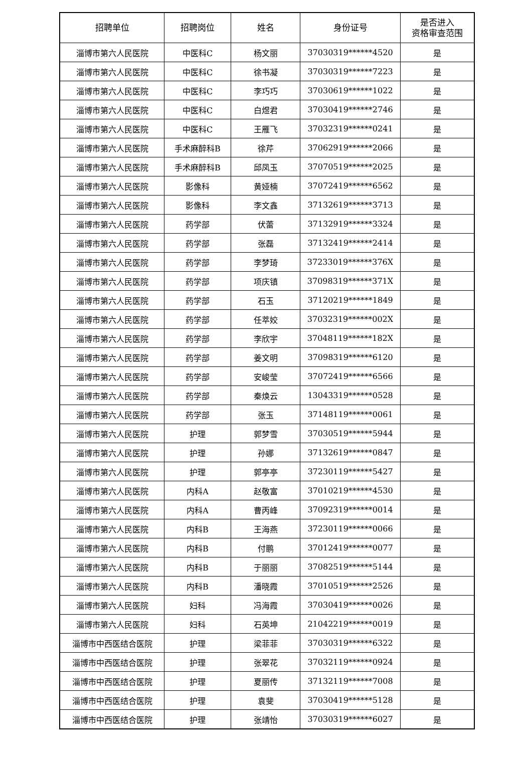| 招聘单位 | 招聘岗位 | 姓名 | 身份证号 | 是否进入 资格审查范围 |
| --- | --- | --- | --- | --- |
| 淄博市第六人民医院 | 中医科C | 杨文丽 | 37030319******4520 | 是 |
| 淄博市第六人民医院 | 中医科C | 徐书凝 | 37030319******7223 | 是 |
| 淄博市第六人民医院 | 中医科C | 李巧巧 | 37030619******1022 | 是 |
| 淄博市第六人民医院 | 中医科C | 白煜君 | 37030419******2746 | 是 |
| 淄博市第六人民医院 | 中医科C | 王雁飞 | 37032319******0241 | 是 |
| 淄博市第六人民医院 | 手术麻醉科B | 徐芹 | 37062919******2066 | 是 |
| 淄博市第六人民医院 | 手术麻醉科B | 邱凤玉 | 37070519******2025 | 是 |
| 淄博市第六人民医院 | 影像科 | 黄娅楠 | 37072419******6562 | 是 |
| 淄博市第六人民医院 | 影像科 | 李文鑫 | 37132619******3713 | 是 |
| 淄博市第六人民医院 | 药学部 | 伏蕾 | 37132919******3324 | 是 |
| 淄博市第六人民医院 | 药学部 | 张磊 | 37132419******2414 | 是 |
| 淄博市第六人民医院 | 药学部 | 李梦琦 | 37233019******376X | 是 |
| 淄博市第六人民医院 | 药学部 | 项庆镇 | 37098319******371X | 是 |
| 淄博市第六人民医院 | 药学部 | 石玉 | 37120219******1849 | 是 |
| 淄博市第六人民医院 | 药学部 | 任萃姣 | 37032319******002X | 是 |
| 淄博市第六人民医院 | 药学部 | 李欣宇 | 37048119******182X | 是 |
| 淄博市第六人民医院 | 药学部 | 姜文明 | 37098319******6120 | 是 |
| 淄博市第六人民医院 | 药学部 | 安峻莹 | 37072419******6566 | 是 |
| 淄博市第六人民医院 | 药学部 | 秦焕云 | 13043319******0528 | 是 |
| 淄博市第六人民医院 | 药学部 | 张玉 | 37148119******0061 | 是 |
| 淄博市第六人民医院 | 护理 | 郭梦雪 | 37030519******5944 | 是 |
| 淄博市第六人民医院 | 护理 | 孙娜 | 37132619******0847 | 是 |
| 淄博市第六人民医院 | 护理 | 郭亭亭 | 37230119******5427 | 是 |
| 淄博市第六人民医院 | 内科A | 赵敬富 | 37010219******4530 | 是 |
| 淄博市第六人民医院 | 内科A | 曹丙峰 | 37092319******0014 | 是 |
| 淄博市第六人民医院 | 内科B | 王海燕 | 37230119******0066 | 是 |
| 淄博市第六人民医院 | 内科B | 付鹏 | 37012419******0077 | 是 |
| 淄博市第六人民医院 | 内科B | 于丽丽 | 37082519******5144 | 是 |
| 淄博市第六人民医院 | 内科B | 潘晓霞 | 37010519******2526 | 是 |
| 淄博市第六人民医院 | 妇科 | 冯海霞 | 37030419******0026 | 是 |
| 淄博市第六人民医院 | 妇科 | 石英坤 | 21042219******0019 | 是 |
| 淄博市中西医结合医院 | 护理 | 梁菲菲 | 37030319******6322 | 是 |
| 淄博市中西医结合医院 | 护理 | 张翠花 | 37032119******0924 | 是 |
| 淄博市中西医结合医院 | 护理 | 夏丽传 | 37132119******7008 | 是 |
| 淄博市中西医结合医院 | 护理 | 袁斐 | 37030419******5128 | 是 |
| 淄博市中西医结合医院 | 护理 | 张靖怡 | 37030319******6027 | 是 |